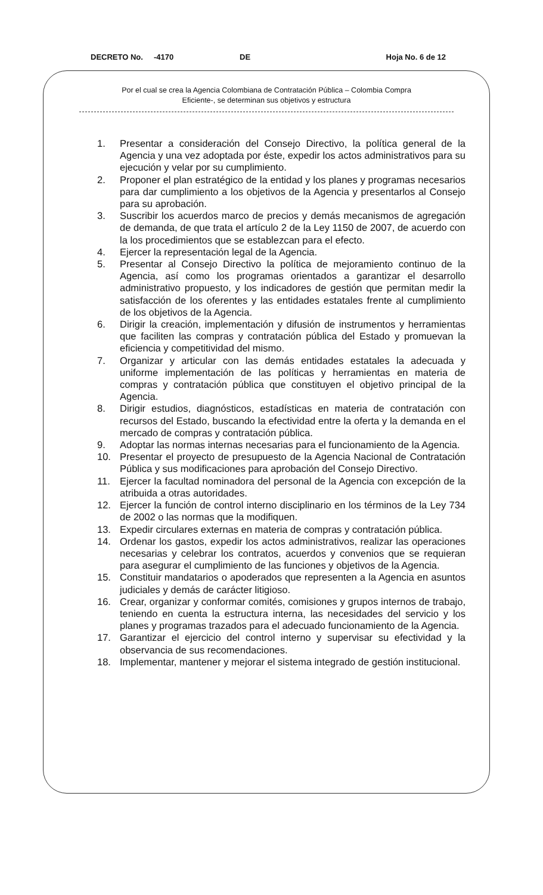DECRETO No. -4170 DE Hoja No. 6 de 12
Por el cual se crea la Agencia Colombiana de Contratación Pública – Colombia Compra
Eficiente-, se determinan sus objetivos y estructura
1. Presentar a consideración del Consejo Directivo, la política general de la Agencia y una vez adoptada por éste, expedir los actos administrativos para su ejecución y velar por su cumplimiento.
2. Proponer el plan estratégico de la entidad y los planes y programas necesarios para dar cumplimiento a los objetivos de la Agencia y presentarlos al Consejo para su aprobación.
3. Suscribir los acuerdos marco de precios y demás mecanismos de agregación de demanda, de que trata el artículo 2 de la Ley 1150 de 2007, de acuerdo con la los procedimientos que se establezcan para el efecto.
4. Ejercer la representación legal de la Agencia.
5. Presentar al Consejo Directivo la política de mejoramiento continuo de la Agencia, así como los programas orientados a garantizar el desarrollo administrativo propuesto, y los indicadores de gestión que permitan medir la satisfacción de los oferentes y las entidades estatales frente al cumplimiento de los objetivos de la Agencia.
6. Dirigir la creación, implementación y difusión de instrumentos y herramientas que faciliten las compras y contratación pública del Estado y promuevan la eficiencia y competitividad del mismo.
7. Organizar y articular con las demás entidades estatales la adecuada y uniforme implementación de las políticas y herramientas en materia de compras y contratación pública que constituyen el objetivo principal de la Agencia.
8. Dirigir estudios, diagnósticos, estadísticas en materia de contratación con recursos del Estado, buscando la efectividad entre la oferta y la demanda en el mercado de compras y contratación pública.
9. Adoptar las normas internas necesarias para el funcionamiento de la Agencia.
10. Presentar el proyecto de presupuesto de la Agencia Nacional de Contratación Pública y sus modificaciones para aprobación del Consejo Directivo.
11. Ejercer la facultad nominadora del personal de la Agencia con excepción de la atribuida a otras autoridades.
12. Ejercer la función de control interno disciplinario en los términos de la Ley 734 de 2002 o las normas que la modifiquen.
13. Expedir circulares externas en materia de compras y contratación pública.
14. Ordenar los gastos, expedir los actos administrativos, realizar las operaciones necesarias y celebrar los contratos, acuerdos y convenios que se requieran para asegurar el cumplimiento de las funciones y objetivos de la Agencia.
15. Constituir mandatarios o apoderados que representen a la Agencia en asuntos judiciales y demás de carácter litigioso.
16. Crear, organizar y conformar comités, comisiones y grupos internos de trabajo, teniendo en cuenta la estructura interna, las necesidades del servicio y los planes y programas trazados para el adecuado funcionamiento de la Agencia.
17. Garantizar el ejercicio del control interno y supervisar su efectividad y la observancia de sus recomendaciones.
18. Implementar, mantener y mejorar el sistema integrado de gestión institucional.